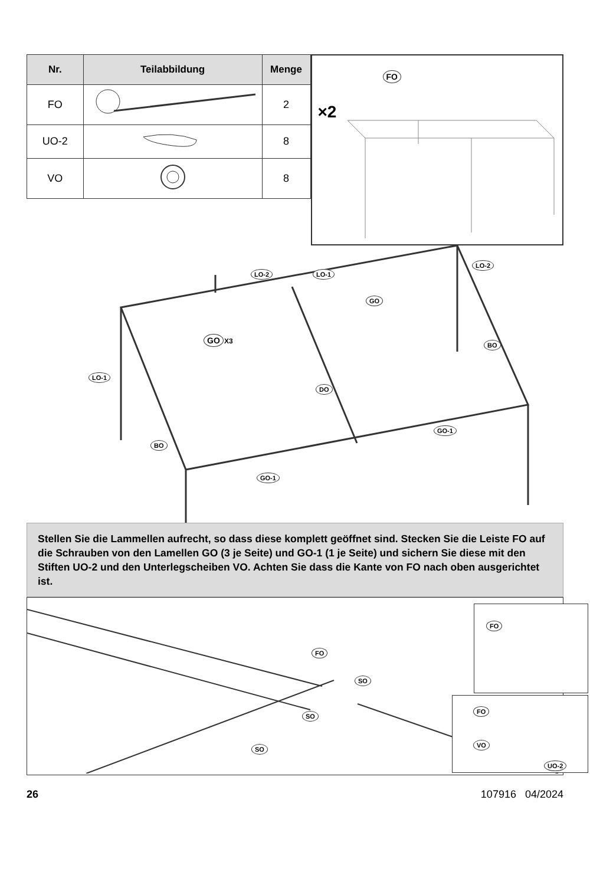| Nr. | Teilabbildung | Menge |
| --- | --- | --- |
| FO | | 2 |
| UO-2 | | 8 |
| VO | | 8 |
FO
×2
LO-2 LO-1
LO-2
GO
GO X3 BO
LO-1
DO
GO-1
BO
GO-1
Stellen Sie die Lammellen aufrecht, so dass diese komplett geöffnet sind. Stecken Sie die Leiste FO auf die Schrauben von den Lamellen GO (3 je Seite) und GO-1 (1 je Seite) und sichern Sie diese mit den Stiften UO-2 und den Unterlegscheiben VO. Achten Sie dass die Kante von FO nach oben ausgerichtet ist.
FO
SO
SO
SO
FO
FO
VO
UO-2
26 107916 04/2024